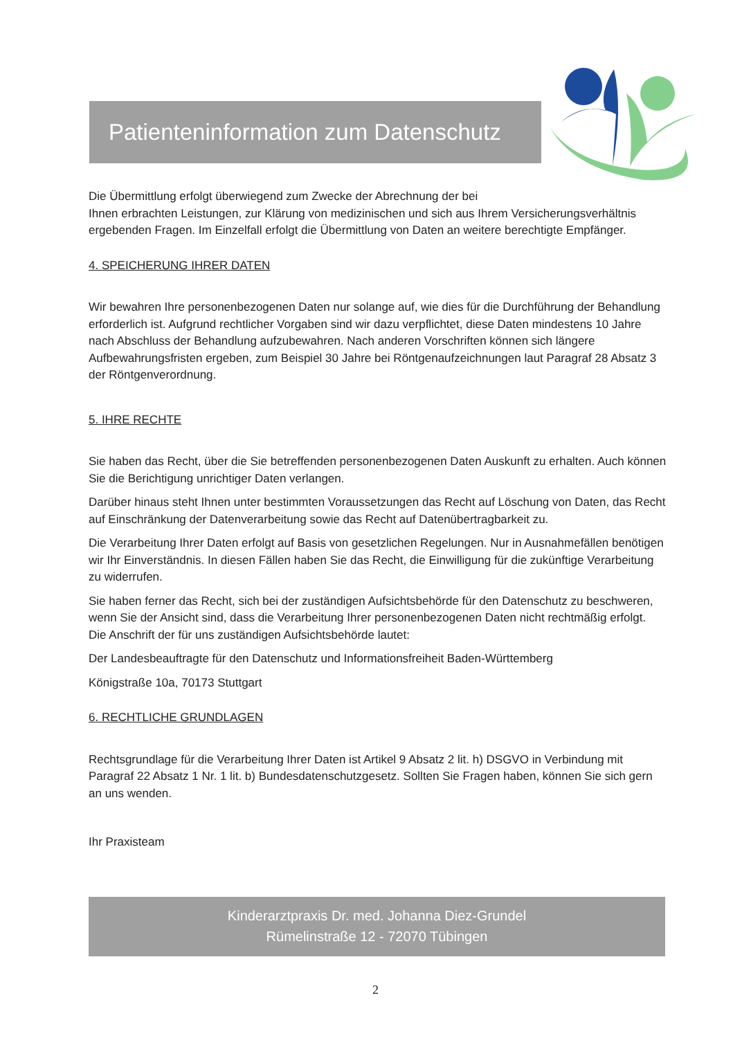Patienteninformation zum Datenschutz
Die Übermittlung erfolgt überwiegend zum Zwecke der Abrechnung der bei
Ihnen erbrachten Leistungen, zur Klärung von medizinischen und sich aus Ihrem Versicherungsverhältnis ergebenden Fragen. Im Einzelfall erfolgt die Übermittlung von Daten an weitere berechtigte Empfänger.
4. SPEICHERUNG IHRER DATEN
Wir bewahren Ihre personenbezogenen Daten nur solange auf, wie dies für die Durchführung der Behandlung erforderlich ist. Aufgrund rechtlicher Vorgaben sind wir dazu verpflichtet, diese Daten mindestens 10 Jahre nach Abschluss der Behandlung aufzubewahren. Nach anderen Vorschriften können sich längere Aufbewahrungsfristen ergeben, zum Beispiel 30 Jahre bei Röntgenaufzeichnungen laut Paragraf 28 Absatz 3 der Röntgenverordnung.
5. IHRE RECHTE
Sie haben das Recht, über die Sie betreffenden personenbezogenen Daten Auskunft zu erhalten. Auch können Sie die Berichtigung unrichtiger Daten verlangen.
Darüber hinaus steht Ihnen unter bestimmten Voraussetzungen das Recht auf Löschung von Daten, das Recht auf Einschränkung der Datenverarbeitung sowie das Recht auf Datenübertragbarkeit zu.
Die Verarbeitung Ihrer Daten erfolgt auf Basis von gesetzlichen Regelungen. Nur in Ausnahmefällen benötigen wir Ihr Einverständnis. In diesen Fällen haben Sie das Recht, die Einwilligung für die zukünftige Verarbeitung zu widerrufen.
Sie haben ferner das Recht, sich bei der zuständigen Aufsichtsbehörde für den Datenschutz zu beschweren, wenn Sie der Ansicht sind, dass die Verarbeitung Ihrer personenbezogenen Daten nicht rechtmäßig erfolgt. Die Anschrift der für uns zuständigen Aufsichtsbehörde lautet:
Der Landesbeauftragte für den Datenschutz und Informationsfreiheit Baden-Württemberg
Königstraße 10a, 70173 Stuttgart
6. RECHTLICHE GRUNDLAGEN
Rechtsgrundlage für die Verarbeitung Ihrer Daten ist Artikel 9 Absatz 2 lit. h) DSGVO in Verbindung mit Paragraf 22 Absatz 1 Nr. 1 lit. b) Bundesdatenschutzgesetz. Sollten Sie Fragen haben, können Sie sich gern an uns wenden.
Ihr Praxisteam
Kinderarztpraxis Dr. med. Johanna Diez-Grundel
Rümelinstraße 12 - 72070 Tübingen
2